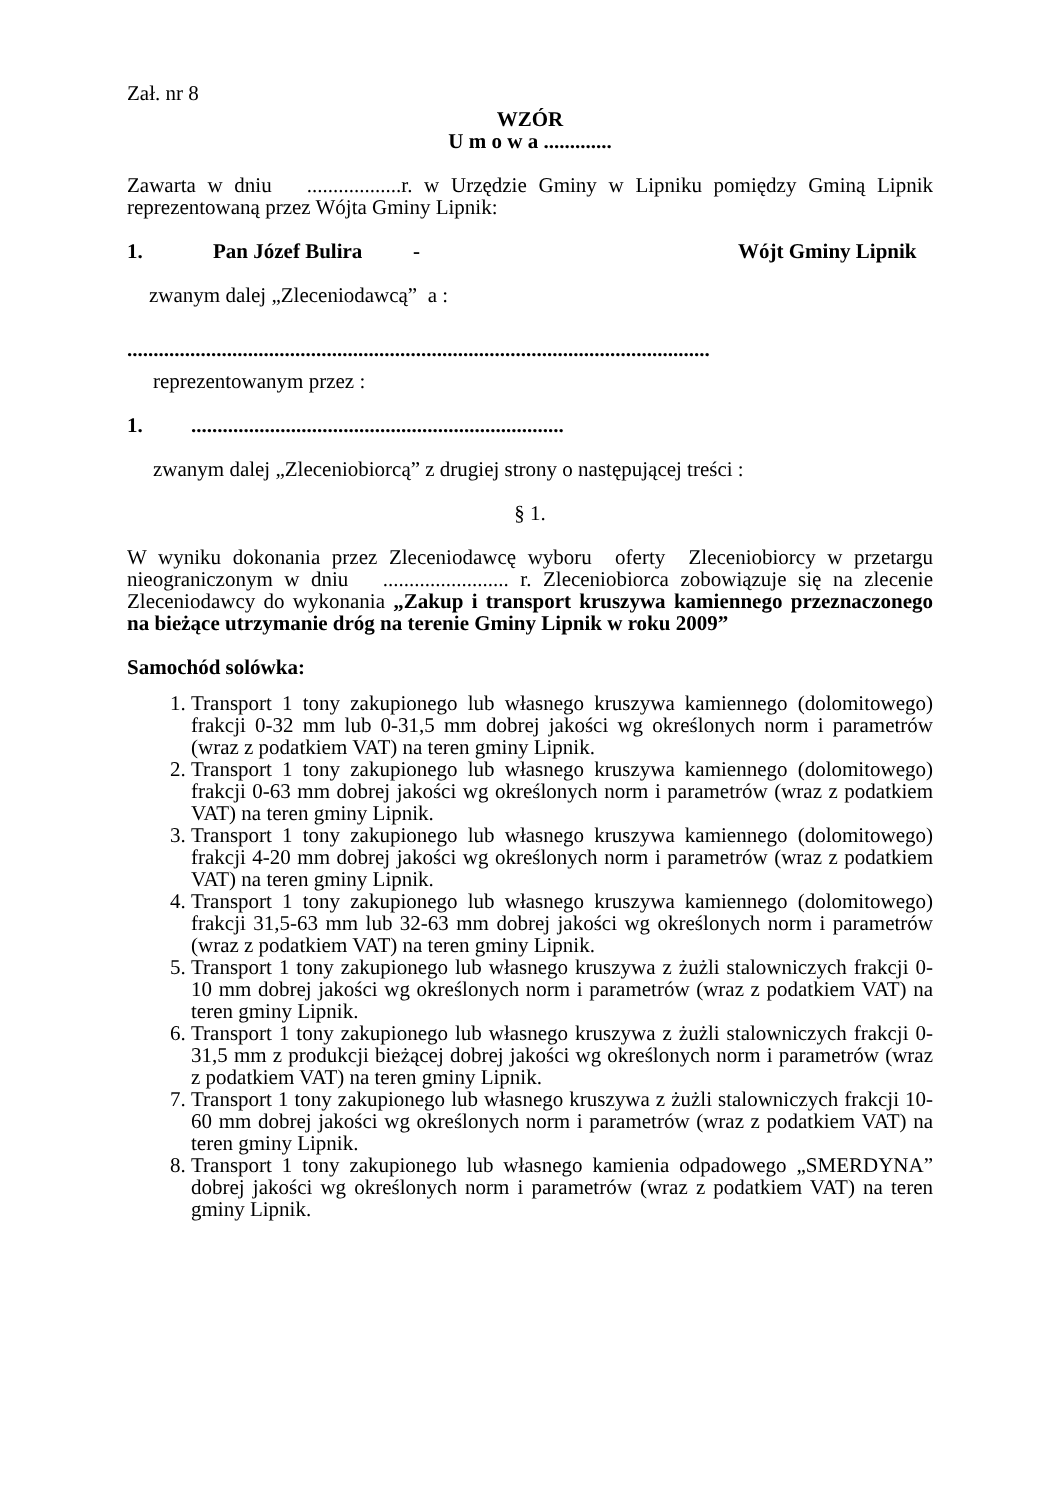Zał. nr 8
WZÓR
U m o w a .............
Zawarta w dniu ..................r. w Urzędzie Gminy w Lipniku pomiędzy Gminą Lipnik reprezentowaną przez Wójta Gminy Lipnik:
1. Pan Józef Bulira - Wójt Gminy Lipnik
zwanym dalej „Zleceniodawcą” a :
...............................................................................................................
reprezentowanym przez :
1........................................................................
zwanym dalej „Zleceniobiorcą” z drugiej strony o następującej treści :
§ 1.
W wyniku dokonania przez Zleceniodawcę wyboru oferty Zleceniobiorcy w przetargu nieograniczonym w dniu ........................ r. Zleceniobiorca zobowiązuje się na zlecenie Zleceniodawcy do wykonania „Zakup i transport kruszywa kamiennego przeznaczonego na bieżące utrzymanie dróg na terenie Gminy Lipnik w roku 2009”
Samochód solówka:
1. Transport 1 tony zakupionego lub własnego kruszywa kamiennego (dolomitowego) frakcji 0-32 mm lub 0-31,5 mm dobrej jakości wg określonych norm i parametrów (wraz z podatkiem VAT) na teren gminy Lipnik.
2. Transport 1 tony zakupionego lub własnego kruszywa kamiennego (dolomitowego) frakcji 0-63 mm dobrej jakości wg określonych norm i parametrów (wraz z podatkiem VAT) na teren gminy Lipnik.
3. Transport 1 tony zakupionego lub własnego kruszywa kamiennego (dolomitowego) frakcji 4-20 mm dobrej jakości wg określonych norm i parametrów (wraz z podatkiem VAT) na teren gminy Lipnik.
4. Transport 1 tony zakupionego lub własnego kruszywa kamiennego (dolomitowego) frakcji 31,5-63 mm lub 32-63 mm dobrej jakości wg określonych norm i parametrów (wraz z podatkiem VAT) na teren gminy Lipnik.
5. Transport 1 tony zakupionego lub własnego kruszywa z żużli stalowniczych frakcji 0-10 mm dobrej jakości wg określonych norm i parametrów (wraz z podatkiem VAT) na teren gminy Lipnik.
6. Transport 1 tony zakupionego lub własnego kruszywa z żużli stalowniczych frakcji 0-31,5 mm z produkcji bieżącej dobrej jakości wg określonych norm i parametrów (wraz z podatkiem VAT) na teren gminy Lipnik.
7. Transport 1 tony zakupionego lub własnego kruszywa z żużli stalowniczych frakcji 10-60 mm dobrej jakości wg określonych norm i parametrów (wraz z podatkiem VAT) na teren gminy Lipnik.
8. Transport 1 tony zakupionego lub własnego kamienia odpadowego „SMERDYNA” dobrej jakości wg określonych norm i parametrów (wraz z podatkiem VAT) na teren gminy Lipnik.